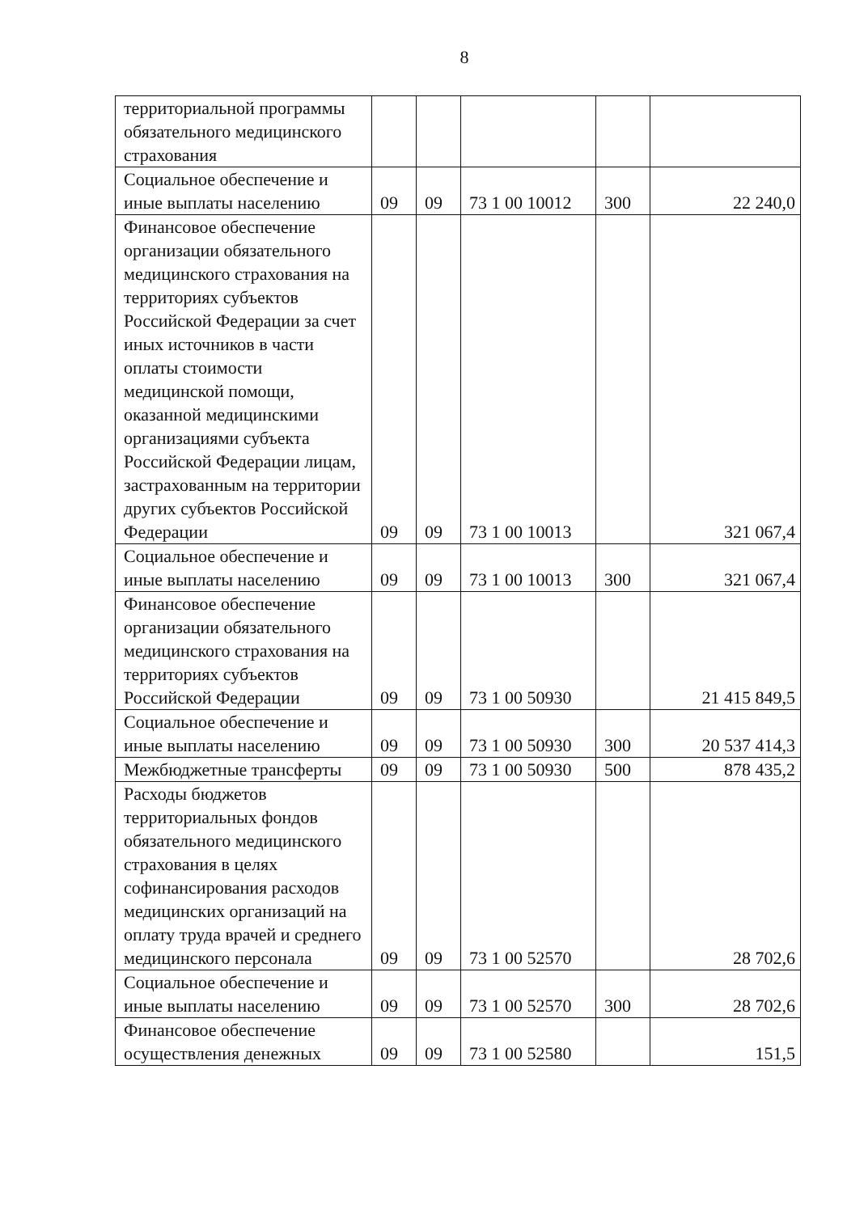8
| территориальной программы обязательного медицинского страхования | | | | | |
| Социальное обеспечение и иные выплаты населению | 09 | 09 | 73 1 00 10012 | 300 | 22 240,0 |
| Финансовое обеспечение организации обязательного медицинского страхования на территориях субъектов Российской Федерации за счет иных источников в части оплаты стоимости медицинской помощи, оказанной медицинскими организациями субъекта Российской Федерации лицам, застрахованным на территории других субъектов Российской Федерации | 09 | 09 | 73 1 00 10013 | | 321 067,4 |
| Социальное обеспечение и иные выплаты населению | 09 | 09 | 73 1 00 10013 | 300 | 321 067,4 |
| Финансовое обеспечение организации обязательного медицинского страхования на территориях субъектов Российской Федерации | 09 | 09 | 73 1 00 50930 | | 21 415 849,5 |
| Социальное обеспечение и иные выплаты населению | 09 | 09 | 73 1 00 50930 | 300 | 20 537 414,3 |
| Межбюджетные трансферты | 09 | 09 | 73 1 00 50930 | 500 | 878 435,2 |
| Расходы бюджетов территориальных фондов обязательного медицинского страхования в целях софинансирования расходов медицинских организаций на оплату труда врачей и среднего медицинского персонала | 09 | 09 | 73 1 00 52570 | | 28 702,6 |
| Социальное обеспечение и иные выплаты населению | 09 | 09 | 73 1 00 52570 | 300 | 28 702,6 |
| Финансовое обеспечение осуществления денежных | 09 | 09 | 73 1 00 52580 | | 151,5 |